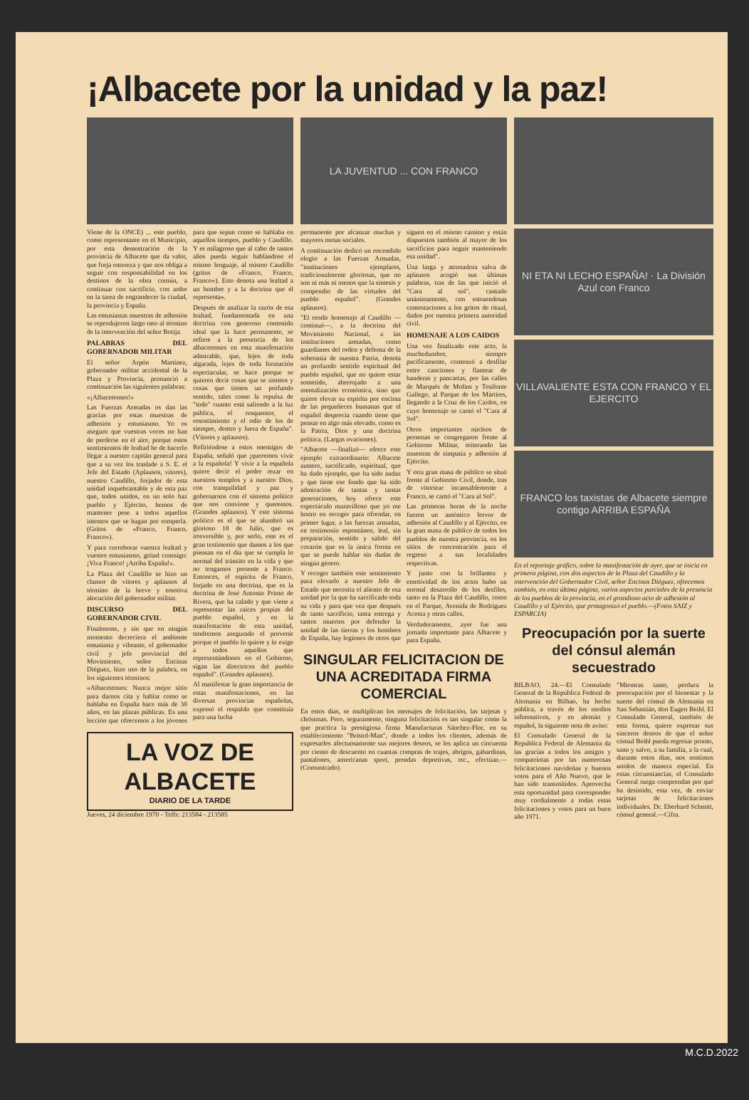¡Albacete por la unidad y la paz!
Viene de la ONCE) ... este pueblo, como representante en el Municipio, por esta demostración de la provincia de Albacete que da valor, que forja entereza y que nos obliga a seguir con responsabilidad en los destinos de la obra común, a continuar con sacrificio, con ardor en la tarea de engrandecer la ciudad, la provincia y España.
Las entusiastas muestras de adhesión se reprodujeron largo rato al término de la intervención del señor Botija.
PALABRAS DEL GOBERNADOR MILITAR
El señor Arpón Martínez, gobernador militar accidental de la Plaza y Provincia, pronunció a continuación las siguientes palabras:
«¡Albacetenses!»
Las Fuerzas Armadas os dan las gracias por estas muestras de adhesión y entusiasmo. Yo os aseguro que vuestras voces no han de perderse en el aire, porque estos sentimientos de lealtad he de hacerlo llegar a nuestro capitán general para que a su vez los traslade a S. E. el Jefe del Estado (Aplausos, vítores), nuestro Caudillo, forjador de esta unidad inquebrantable y de esta paz que, todos unidos, en un solo haz pueblo y Ejército, hemos de mantener pese a todos aquellos intentos que se hagan por romperla. (Gritos de «Franco, Franco, Franco»).
Y para corroborar vuestra lealtad y vuestro entusiasmo, gritad conmigo: ¡Viva Franco! ¡Arriba España!».
La Plaza del Caudillo se hizo un clamor de vítores y aplausos al término de la breve y emotiva alocución del gobernador militar.
DISCURSO DEL GOBERNADOR CIVIL
Finalmente, y sin que en ningún momento decreciera el ambiente entusiasta y vibrante, el gobernador civil y jefe provincial del Movimiento, señor Encinas Diéguez, hizo uso de la palabra, en los siguientes términos:
«Albacetenses: Nunca mejor sitio para darnos cita y hablar como se hablaba en España hace más de 30 años, en las plazas públicas. Es una lección que ofrecemos a los jóvenes para que sepan como se hablaba en aquellos tiempos, pueblo y Caudillo. Y es milagroso que al cabo de tantos años pueda seguir hablándose el mismo lenguaje, al mismo Caudillo (gritos de «Franco, Franco, Franco»). Esto denota una lealtad a un hombre y a la doctrina que él representa».
Después de analizar la razón de esa lealtad, fundamentada en una doctrina con generoso contenido ideal que la hace permanente, se refiere a la presencia de los albacetenses en esta manifestación admirable, que, lejos de toda algarada, lejos de toda formación espectacular, se hace porque se quieren decir cosas que se sienten y cosas que tienen un profundo sentido, tales como la repulsa de "todo" cuanto está saliendo a la luz pública, el resquemor, el resentimiento y el odio de los de siempre, dentro y fuera de España". (Vítores y aplausos).
Refiriéndose a estos enemigos de España, señaló que ¡queremos vivir a la española! Y vivir a la española quiere decir el poder rezar en nuestros templos y a nuestro Dios, con tranquilidad y paz y gobernarnos con el sistema político que nos conviene y queremos. (Grandes aplausos). Y este sistema político es el que se alumbró un glorioso 18 de Julio, que es irreversible y, por serlo, este es el gran testimonio que damos a los que piensan en el día que se cumpla lo normal del tránsito en la vida y que no tengamos presente a Franco. Entonces, el espíritu de Franco, forjado en una doctrina, que es la doctrina de José Antonio Primo de Rivera, que ha calado y que viene a representar las raíces propias del pueblo español, y en la manifestación de esta unidad, tendremos asegurado el porvenir porque el pueblo lo quiere y lo exige a todos aquellos que representándonos en el Gobierno, sigan las directrices del pueblo español". (Grandes aplausos).
Al manifestar la gran importancia de estas manifestaciones, en las diversas provincias españolas, expresó el respaldo que constituía para una lucha
LA VOZ DE ALBACETE
DIARIO DE LA TARDE
Jueves, 24 diciembre 1970 - Telfs: 213584 - 213585
LA JUVENTUD ... CON FRANCO
permanente por alcanzar muchas y mayores metas sociales.
A continuación dedicó un encendido elogio a las Fuerzas Armadas, "instituciones ejemplares, tradicionalmente gloriosas, que no son ni más ni menos que la síntesis y compendio de las virtudes del pueblo español". (Grandes aplausos).
"El rendir homenaje al Caudillo —continuó—, a la doctrina del Movimiento Nacional, a las instituciones armadas, como guardianes del orden y defensa de la soberanía de nuestra Patria, denota un profundo sentido espiritual del pueblo español, que no quiere estar sometido, aherrojado a una mentalización económica, sino que quiere elevar su espíritu por encima de las pequeñeces humanas que el español desprecia cuando tiene que pensar en algo más elevado, como es la Patria, Dios y una doctrina política. (Largas ovaciones).
"Albacete —finalizó— ofrece este ejemplo extraordinario: Albacete austero, sacrificado, espiritual, que ha dado ejemplo, que ha sido audaz y que tiene ese fondo que ha sido admiración de tantas y tantas generaciones, hoy ofrece este espectáculo maravilloso que yo me honro en recoger para ofrendar, en primer lugar, a las fuerzas armadas, en testimonio espontáneo, leal, sin preparación, sentido y salido del corazón que es la única forma en que se puede hablar sin dudas de ningún género.
Y recoger también este sentimiento para elevarlo a nuestro Jefe de Estado que necesita el aliento de esa unidad por la que ha sacrificado toda su vida y para que vea que después de tanto sacrificio, tanta entrega y tantos muertos por defender la unidad de las tierras y los hombres de España, hay legiones de otros que siguen en el mismo camino y están dispuestos también al mayor de los sacrificios para seguir manteniendo esa unidad".
Una larga y atronadora salva de aplausos acogió sus últimas palabras, tras de las que inició el "Cara al sol", cantado unánimamente, con estruendosas contestaciones a los gritos de ritual, dados por nuestra primera autoridad civil.
HOMENAJE A LOS CAIDOS
Una vez finalizado este acto, la muchedumbre, siempre pacíficamente, comenzó a desfilar entre canciones y flamear de banderas y pancartas, por las calles de Marqués de Molins y Tesifonte Gallego, al Parque de los Mártires, llegando a la Cruz de los Caídos, en cuyo homenaje se cantó el "Cara al Sol".
Otros importantes núcleos de personas se congregaron frente al Gobierno Militar, reiterando las muestras de simpatía y adhesión al Ejército.
Y otra gran masa de público se situó frente al Gobierno Civil, donde, tras de vitoriear incansablemente a Franco, se cantó el "Cara al Sol".
Las primeras horas de la noche fueron un auténtico fervor de adhesión al Caudillo y al Ejército, en la gran masa de público de todos los pueblos de nuestra provincia, en los sitios de concentración para el regreso a sus localidades respectivas.
Y junto con la brillantez y emotividad de los actos hubo un normal desarrollo de los desfiles, tanto en la Plaza del Caudillo, como en el Parque, Avenida de Rodríguez Acosta y otras calles.
Verdaderamente, ayer fue una jornada importante para Albacete y para España.
SINGULAR FELICITACION DE UNA ACREDITADA FIRMA COMERCIAL
En estos días, se multiplican los mensajes de felicitación, las tarjetas y christmas. Pero, seguramente, ninguna felicitación es tan singular como la que practica la prestigiosa firma Manufacturas Sánchez-Flor, en su establecimiento "Bristol-Man", donde a todos los clientes, además de expresarles afectuosamente sus mejores deseos, se les aplica un cincuenta por ciento de descuento en cuantas compras de trajes, abrigos, gabardinas, pantalones, americanas sport, prendas deportivas, etc., efectúan.—(Comunicado).
NI ETA NI LECHO ESPAÑA! · La División Azul con Franco
VILLAVALIENTE ESTA CON FRANCO Y EL EJERCITO
FRANCO los taxistas de Albacete siempre contigo ARRIBA ESPAÑA
En el reportaje gráfico, sobre la manifestación de ayer, que se inicia en primera página, con dos aspectos de la Plaza del Caudillo y la intervención del Gobernador Civil, señor Encinas Diéguez, ofrecemos también, en esta última página, varios aspectos parciales de la presencia de los pueblos de la provincia, en el grandioso acto de adhesión al Caudillo y al Ejército, que protagonizó el pueblo.—(Fotos SAIZ y ESPARCIA)
Preocupación por la suerte del cónsul alemán secuestrado
BILBAO, 24.—El Consulado General de la República Federal de Alemania en Bilbao, ha hecho pública, a través de los medios informativos, y en alemán y español, la siguiente nota de aviso:
El Consulado General de la República Federal de Alemania da las gracias a todos los amigos y compatriotas por las numerosas felicitaciones navideñas y buenos votos para el Año Nuevo, que le han sido transmitidos. Aprovecha esta oportunidad para corresponder muy cordialmente a todas estas felicitaciones y votos para un buen año 1971.
"Mientras tanto, perdura la preocupación por el bienestar y la suerte del cónsul de Alemania en San Sebastián, don Eugen Beihl. El Consulado General, también de esta forma, quiere expresar sus sinceros deseos de que el señor cónsul Beihl pueda regresar pronto, sano y salvo, a su familia, a la cual, durante estos días, nos sentimos unidos de manera especial. En estas circunstancias, el Consulado General ruega comprendan por qué ha desistido, esta vez, de enviar tarjetas de felicitaciones individuales. Dr. Eberhard Schmitt, cónsul general.—Cifra.
M.C.D.2022